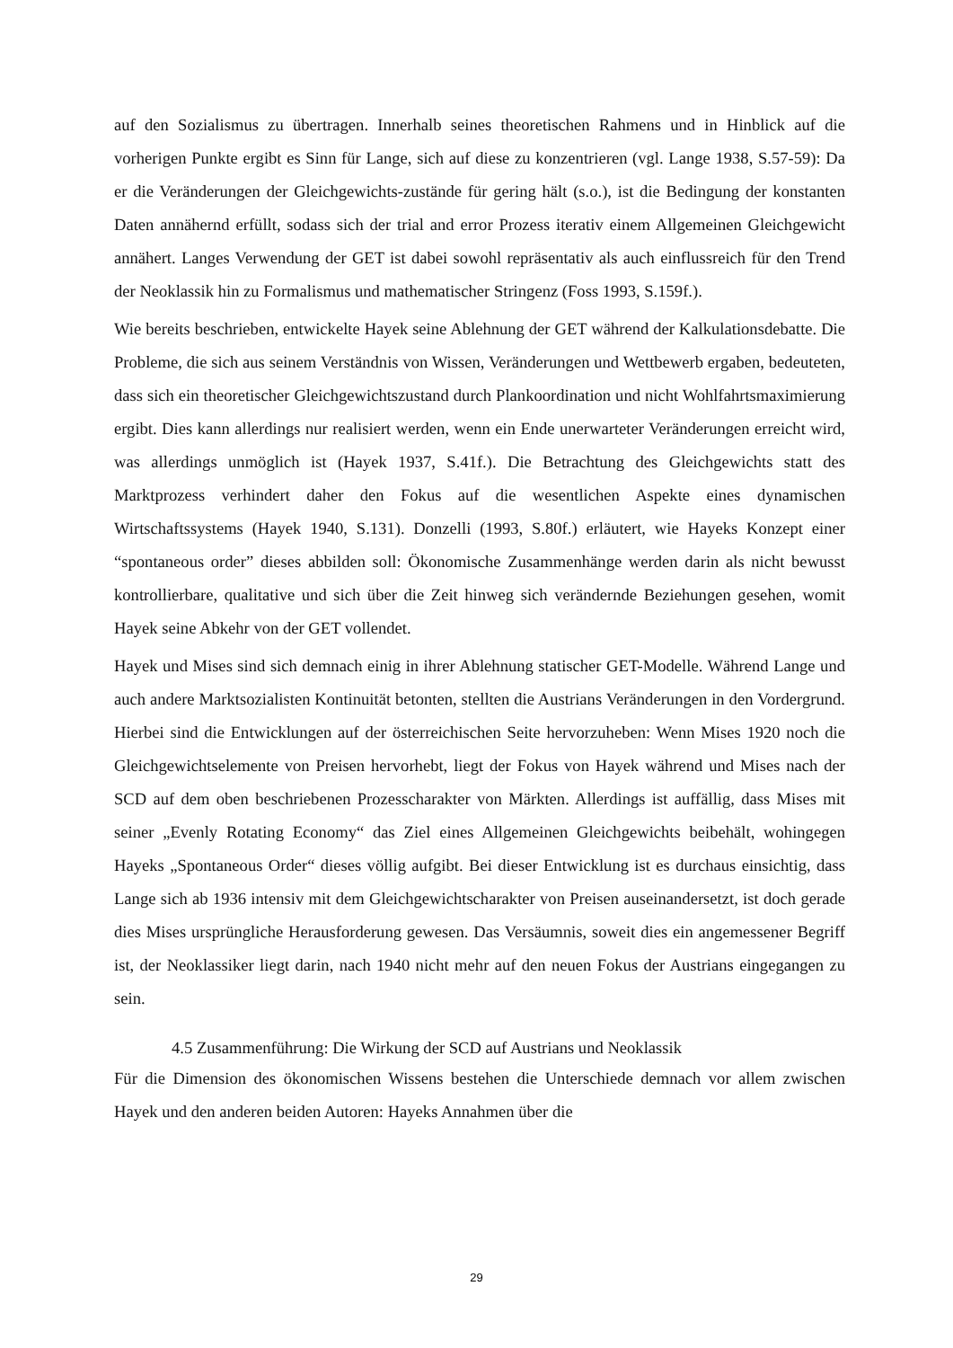auf den Sozialismus zu übertragen. Innerhalb seines theoretischen Rahmens und in Hinblick auf die vorherigen Punkte ergibt es Sinn für Lange, sich auf diese zu konzentrieren (vgl. Lange 1938, S.57-59): Da er die Veränderungen der Gleichgewichts-zustände für gering hält (s.o.), ist die Bedingung der konstanten Daten annähernd erfüllt, sodass sich der trial and error Prozess iterativ einem Allgemeinen Gleichgewicht annähert. Langes Verwendung der GET ist dabei sowohl repräsentativ als auch einflussreich für den Trend der Neoklassik hin zu Formalismus und mathematischer Stringenz (Foss 1993, S.159f.).
Wie bereits beschrieben, entwickelte Hayek seine Ablehnung der GET während der Kalkulationsdebatte. Die Probleme, die sich aus seinem Verständnis von Wissen, Veränderungen und Wettbewerb ergaben, bedeuteten, dass sich ein theoretischer Gleichgewichtszustand durch Plankoordination und nicht Wohlfahrtsmaximierung ergibt. Dies kann allerdings nur realisiert werden, wenn ein Ende unerwarteter Veränderungen erreicht wird, was allerdings unmöglich ist (Hayek 1937, S.41f.). Die Betrachtung des Gleichgewichts statt des Marktprozess verhindert daher den Fokus auf die wesentlichen Aspekte eines dynamischen Wirtschaftssystems (Hayek 1940, S.131). Donzelli (1993, S.80f.) erläutert, wie Hayeks Konzept einer “spontaneous order” dieses abbilden soll: Ökonomische Zusammenhänge werden darin als nicht bewusst kontrollierbare, qualitative und sich über die Zeit hinweg sich verändernde Beziehungen gesehen, womit Hayek seine Abkehr von der GET vollendet.
Hayek und Mises sind sich demnach einig in ihrer Ablehnung statischer GET-Modelle. Während Lange und auch andere Marktsozialisten Kontinuität betonten, stellten die Austrians Veränderungen in den Vordergrund. Hierbei sind die Entwicklungen auf der österreichischen Seite hervorzuheben: Wenn Mises 1920 noch die Gleichgewichtselemente von Preisen hervorhebt, liegt der Fokus von Hayek während und Mises nach der SCD auf dem oben beschriebenen Prozesscharakter von Märkten. Allerdings ist auffällig, dass Mises mit seiner „Evenly Rotating Economy“ das Ziel eines Allgemeinen Gleichgewichts beibehält, wohingegen Hayeks „Spontaneous Order“ dieses völlig aufgibt. Bei dieser Entwicklung ist es durchaus einsichtig, dass Lange sich ab 1936 intensiv mit dem Gleichgewichtscharakter von Preisen auseinandersetzt, ist doch gerade dies Mises ursprüngliche Herausforderung gewesen. Das Versäumnis, soweit dies ein angemessener Begriff ist, der Neoklassiker liegt darin, nach 1940 nicht mehr auf den neuen Fokus der Austrians eingegangen zu sein.
4.5 Zusammenführung: Die Wirkung der SCD auf Austrians und Neoklassik
Für die Dimension des ökonomischen Wissens bestehen die Unterschiede demnach vor allem zwischen Hayek und den anderen beiden Autoren: Hayeks Annahmen über die
29